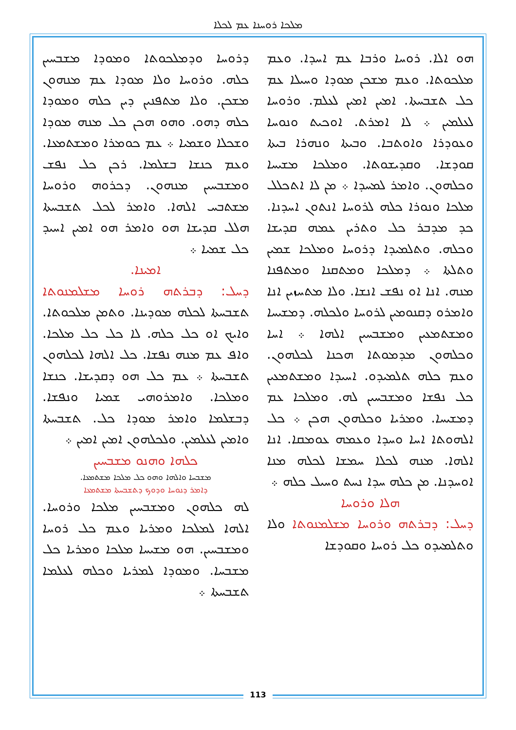ܡܠܟܐ ܪܘܚܢܐ ܥܡ ܠܟܠܐ
ܗܘ ܐܠܐ. ܪܘܚܐ ܘܪܒܐ ܥܡ ܐܚܕܐ. ܘܥܡ ܡܠܟܘܬܐ. ܘܥܡ ܡܫܟܢ ܡܘܕܐ ܘܚܝܠܐ ܥܡ ܟܠ ܬܫܒܚܬܐ. ܐܡܝܢ ܐܡܝܢ ܠܥܠܡ. ܘܪܘܚܐ ܠܥܠܡܝܢ ܀ ܠܐ ܐܡܪܬ. ܐܘܟܝܬ ܘܢܘܚܐ ܘܥܘܕܪܐ ܘܐܘܬܒܐ. ܘܒܝܬܐ ܘܢܗܪܐ ܒܝܬܐ ܩܘܕܫܐ. ܘܩܕܝܫܘܬܐ. ܘܡܠܟܐ ܡܫܝܚܐ ܘܟܠܗܘܢ. ܘܐܡܪ ܠܡܚܕܐ ܀ ܡܢ ܠܐ ܐܬܟܠܠ ܡܠܟܐ ܘܢܘܪܐ ܟܠܗ ܠܪܘܚܐ ܐܢܬܘܢ ܐܚܕܢܐ. ܟܕ ܡܕܒܪ ܟܠ ܘܬܪܝܢ ܥܡܗ ܩܕܝܫܐ ܘܟܠܗ. ܘܬܠܡܝܕܐ ܕܪܘܚܐ ܘܡܠܟܐ ܫܡܝܢ ܘܬܠܬܐ ܀ ܕܡܠܟܐ ܘܡܬܩܢܐ ܘܡܬܦܢܐ ܡܢܗ. ܐܢܐ ܐܘ ܢܦܫ ܐܢܫܐ. ܘܠܐ ܡܬܚܙܝܢ ܐܢܐ ܘܐܡܪܘ ܕܩܢܘܡܝܢ ܠܪܘܚܐ ܘܠܟܠܗ. ܕܡܫܝܚܐ ܘܡܫܬܡܥܝܢ ܘܡܫܒܚܝܢ ܐܠܗܐ ܀ ܐܚܐ ܘܟܠܗܘܢ ܡܕܡܘܬܐ ܗܟܢܐ ܠܟܠܗܘܢ. ܘܥܡ ܟܠܗ ܬܠܡܝܕܘ. ܐܚܝܕܐ ܘܡܫܬܡܥܝܢ ܟܠ ܢܦܫܐ ܘܡܫܒܚܝܢ ܠܗ. ܘܡܠܟܐ ܥܡ ܕܡܫܝܚܐ. ܘܡܪܝܐ ܘܟܠܗܘܢ ܗܟܢ ܀ ܟܠ ܐܠܗܘܬܐ ܐܚܐ ܘܚܕܐ ܘܥܡܗ ܥܘܡܩܐ. ܐܢܐ ܐܠܗܐ. ܡܢܗ ܠܟܠܐ ܚܡܫܐ ܠܟܠܗ ܡܢܐ ܐܘܚܕܢܐ. ܡܢ ܟܠܗ ܚܕܐ ܢܚܬ ܘܚܝܠ ܟܠܗ ܀
ܗܠܐ ܘܪܘܚܐ
ܕܚܠ: ܕܒܪܬܗ ܘܪܘܚܐ ܡܫܠܡܢܘܬܐ ܘܠܐ ܘܬܠܡܝܕܘ ܟܠ ܪܘܚܐ ܘܩܘܕܫܐ
ܕܪܘܚܐ ܘܕܡܠܟܘܬܐ ܘܡܘܕܐ ܡܫܒܚܝܢ ܟܠܗ. ܘܪܘܚܐ ܘܠܐ ܡܘܕܐ ܥܡ ܡܢܗܘܢ ܡܫܟܢ. ܘܠܐ ܡܬܦܢܝܢ ܕܝܢ ܟܠܗ ܘܡܘܕܐ ܟܠܗ ܕܗܘ. ܘܗܘ ܗܟܢ ܟܠ ܡܢܗ ܡܘܕܐ ܘܫܟܠܐ ܘܫܡܝܐ ܀ ܥܡ ܟܘܡܪܐ ܘܡܫܬܡܥܐ. ܘܥܡ ܟܢܫܐ ܒܫܠܡܐ. ܪܟܢ ܟܠ ܢܦܫ ܘܡܫܒܚܝܢ ܡܢܗܘܢ. ܕܟܪܘܗ ܘܪܘܚܐ ܡܫܬܒܚ ܐܠܗܐ. ܘܐܡܪ ܠܟܠ ܬܫܒܚܬܐ ܗܠܠ ܩܕܝܫܐ ܗܘ ܘܐܡܪ ܗܘ ܐܡܝܢ ܐܚܝܕ ܟܠ ܫܡܝܐ ܀
ܐܡܝܢܐ.
ܕܚܠ: ܕܒܪܬܗ ܪܘܚܐ ܡܫܠܡܢܘܬܐ ܬܫܒܚܬܐ ܠܟܠܗ ܡܘܕܝܢܐ. ܘܬܡܢ ܡܠܟܘܬܐ. ܘܐܝܟ ܐܘ ܟܠ ܟܠܗ. ܠܐ ܟܠ ܟܠ ܡܠܟܐ. ܘܐܦ ܥܡ ܡܢܗ ܢܦܫܐ. ܟܠ ܐܠܗܐ ܠܟܠܗܘܢ ܬܫܒܚܬܐ ܀ ܥܡ ܟܠ ܗܘ ܕܩܕܝܫܐ. ܟܢܫܐ ܘܡܠܟܐ. ܘܐܡܪܘܗܝ ܫܡܝܐ ܘܢܦܫܐ. ܕܒܫܠܡܐ ܘܐܡܪ ܡܘܕܐ ܟܠ. ܬܫܒܚܬܐ ܘܐܡܝܢ ܠܥܠܡܝܢ. ܘܠܟܠܗܘܢ ܐܡܝܢ ܐܡܝܢ ܀
ܟܠܗܐ ܘܗܢܘ ܡܫܒܚܝܢ
ܡܫܒܚܐ ܘܐܠܗܐ ܘܗܘ ܟܠ ܡܠܟܐ ܡܫܬܡܥܐ.
ܕܐܡܪ ܕܢܘܚܐ ܘܕܘܟ ܕܬܫܒܚܬܐ ܡܫܬܡܥܐ
ܠܗ ܟܠܗܘܢ ܘܡܫܒܚܝܢ ܡܠܟܐ ܘܪܘܚܐ. ܐܠܗܐ ܠܡܠܟܐ ܘܡܪܝܐ ܘܥܡ ܟܠ ܪܘܚܐ ܘܡܫܒܚܝܢ. ܗܘ ܡܫܝܚܐ ܡܠܟܐ ܘܡܪܝܐ ܟܠ ܡܫܒܚܐ. ܘܡܘܕܐ ܠܡܪܝܐ ܘܟܠܗ ܠܥܠܡܐ ܬܫܒܚܬܐ ܀
113